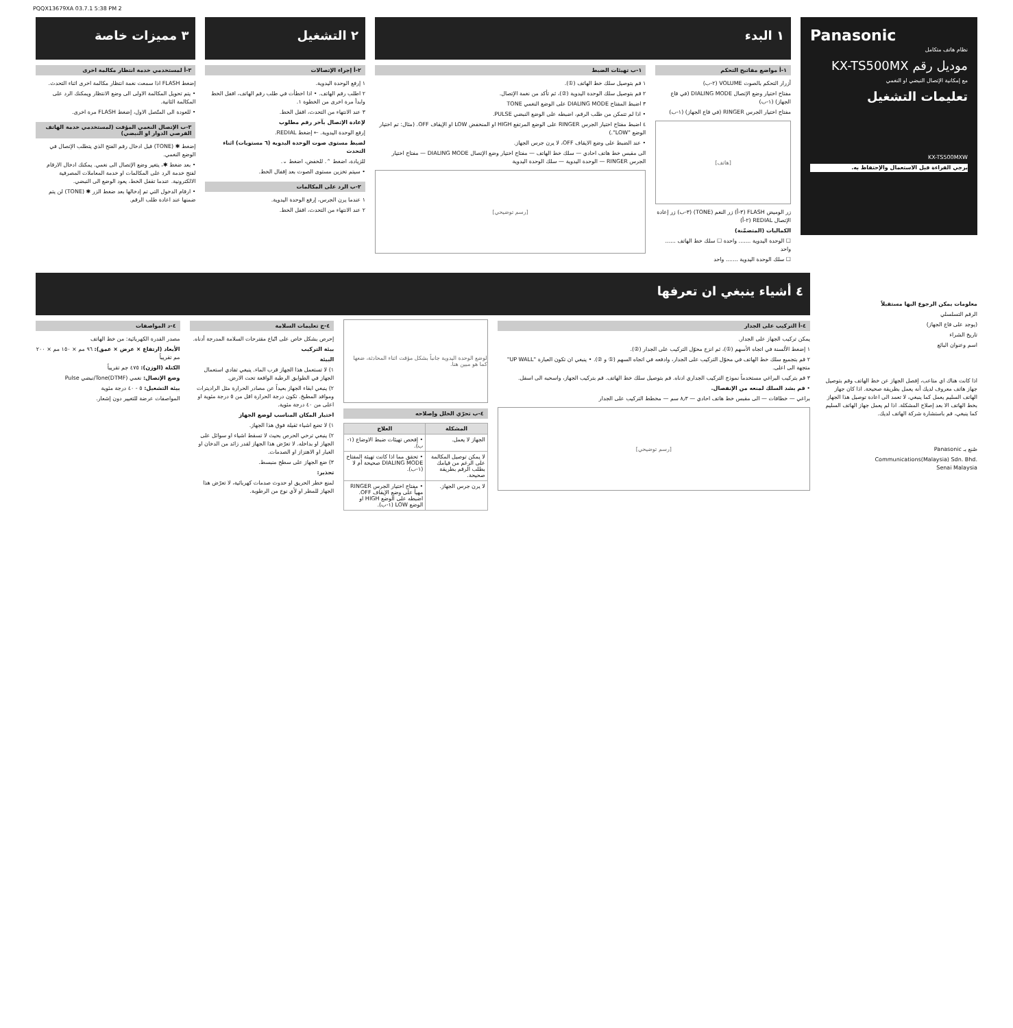PQQX13679XA 03.7.1 5:38 PM 2
Panasonic
نظام هاتف متكامل
موديل رقم KX-TS500MX
مع إمكانية الإتصال النبضي او النغمي
تعليمات التشغيل
KX-TS500MXW
يرجي القراءة قبل الاستعمال والإحتفاظ به.
١ البدء
١-أ مواضع مفاتيح التحكم
أزرار التحكم بالصوت VOLUME (٢-ب)
مفتاح اختيار وضع الإتصال DIALING MODE (في قاع الجهاز) (١-ب)
مفتاح اختيار الجرس RINGER (في قاع الجهاز) (١-ب)
[هاتف]
زر الوميض FLASH (٣-أ) زر النغم (TONE) (٣-ب) زر إعادة الإتصال REDIAL (٢-أ)
الكماليات (المتضمّنة)
☐ الوحدة اليدوية ....... واحدة ☐ سلك خط الهاتف ...... واحد
☐ سلك الوحدة اليدوية ....... واحد
١-ب تهيئات الضبط
١ قم بتوصيل سلك خط الهاتف (①).
٢ قم بتوصيل سلك الوحدة اليدوية (②)، ثم تأكد من نغمة الإتصال.
٣ اضبط المفتاح DIALING MODE على الوضع النغمي TONE
• اذا لم تتمكن من طلب الرقم، اضبطه على الوضع النبضي PULSE.
٤ اضبط مفتاح اختيار الجرس RINGER على الوضع المرتفع HIGH او المنخفض LOW او الإيقاف OFF. (مثال: تم اختيار الوضع "LOW".)
• عند الضبط على وضع الايقاف OFF، لا يرن جرس الجهاز.
الى مقبس خط هاتف احادي — سلك خط الهاتف — مفتاح اختيار وضع الإتصال DIALING MODE — مفتاح اختيار الجرس RINGER — الوحدة اليدوية — سلك الوحدة اليدوية
[رسم توضيحي]
٢ التشغيل
٢-أ إجراء الإتصالات
١ إرفع الوحدة اليدوية.
٢ اطلب رقم الهاتف. • اذا اخطأت في طلب رقم الهاتف، اقفل الخط وابدأ مرة اخرى من الخطوة ١.
٣ عند الانتهاء من التحدث، اقفل الخط.
لإعادة الإتصال بآخر رقم مطلوب
إرفع الوحدة اليدوية. ← إضغط REDIAL.
لضبط مستوى صوت الوحدة اليدوية (٦ مستويات) اثناء التحدث
للزيادة، اضغط ⌃. للخفض، اضغط ⌄.
• سيتم تخزين مستوى الصوت بعد إقفال الخط.
٢-ب الرد على المكالمات
١ عندما يرن الجرس، إرفع الوحدة اليدوية.
٢ عند الانتهاء من التحدث، اقفل الخط.
٣ مميزات خاصة
٣-أ لمستخدمي خدمة انتظار مكالمة اخرى
إضغط FLASH اذا سمعت نغمة انتظار مكالمة اخرى اثناء التحدث.
• يتم تحويل المكالمة الاولى الى وضع الانتظار ويمكنك الرد على المكالمة الثانية.
• للعودة الى المتّصل الاول، إضغط FLASH مرة اخرى.
٣-ب الإتصال النغمي المؤقت (لمستخدمي خدمة الهاتف القرصي الدوار او النبضي)
إضغط ✱ (TONE) قبل ادخال رقم الفتح الذي يتطلب الإتصال في الوضع النغمي.
• بعد ضغط ✱، يتغير وضع الإتصال الى نغمي. يمكنك ادخال الارقام لفتح خدمة الرد على المكالمات او خدمة المعاملات المصرفية الالكترونية. عندما تقفل الخط، يعود الوضع الى النبضي.
• ارقام الدخول التي تم إدخالها بعد ضغط الزر ✱ (TONE) لن يتم ضمنها عند اعادة طلب الرقم.
معلومات يمكن الرجوع اليها مستقبلاً
الرقم التسلسلي
(يوجد على قاع الجهاز)
تاريخ الشراء
اسم وعنوان البائع
اذا كانت هناك اي متاعب، إفصل الجهاز عن خط الهاتف وقم بتوصيل جهاز هاتف معروف لديك أنه يعمل بطريقة صحيحة. اذا كان جهاز الهاتف السليم يعمل كما ينبغي، لا تعمد الى اعادة توصيل هذا الجهاز بخط الهاتف الا بعد إصلاح المشكلة. اذا لم يعمل جهاز الهاتف السليم كما ينبغي، قم باستشارة شركة الهاتف لديك.
صُنع بـ Panasonic
Communications(Malaysia) Sdn. Bhd.
Senai Malaysia
٤ أشياء ينبغي ان تعرفها
٤-أ التركيب على الجدار
يمكن تركيب الجهاز على الجدار.
١ إضغط الألسنة في اتجاه الأسهم (①)، ثم انزع محوّل التركيب على الجدار (②).
٢ قم بتجميع سلك خط الهاتف في محوّل التركيب على الجدار، وادفعه في اتجاه السهم (① و ②). • ينبغي ان تكون العبارة "UP WALL" متجهة الى اعلى.
٣ قم بتركيب البراغي مستخدماً نموذج التركيب الجداري ادناه. قم بتوصيل سلك خط الهاتف. قم بتركيب الجهاز، واسحبه الى اسفل.
• قم بشد السلك لمنعه من الإنفصال.
براغي — خطافات — الى مقبس خط هاتف احادي — ٨٫٣ سم — مخطط التركيب على الجدار
[رسم توضيحي]
لوضع الوحدة اليدوية جانباً بشكل مؤقت اثناء المحادثة، ضعها كما هو مبين هنا.
٤-ب تحرّي الخلل وإصلاحه
| المشكلة | العلاج |
| --- | --- |
| الجهاز لا يعمل. | • إفحص تهيئات ضبط الاوضاع (١-ب). |
| لا يمكن توصيل المكالمة على الرغم من قيامك بطلب الرقم بطريقة صحيحة. | • تحقق مما اذا كانت تهيئة المفتاح DIALING MODE صحيحة أم لا (١-ب). |
| لا يرن جرس الجهاز. | • مفتاح اختيار الجرس RINGER مهيأ على وضع الإيقاف OFF. اضبطه على الوضع HIGH او الوضع LOW (١-ب). |
٤-ج تعليمات السلامة
إحرص بشكل خاص على اتّباع مقترحات السلامة المدرجة أدناه.
بيئة التركيب
البيئة
١) لا تستعمل هذا الجهاز قرب الماء. ينبغي تفادي استعمال الجهاز في الطوابق الرطبة الواقعة تحت الارض.
٢) ينبغي ابقاء الجهاز بعيداً عن مصادر الحرارة مثل الراديترات ومواقد المطبخ. تكون درجة الحرارة اقل من ٥ درجة مئوية او اعلى من ٤٠ درجة مئوية.
اختيار المكان المناسب لوضع الجهاز
١) لا تضع اشياء ثقيلة فوق هذا الجهاز.
٢) ينبغي ترخي الحرص بحيث لا تسقط اشياء او سوائل على الجهاز او بداخله. لا تعرّض هذا الجهاز لقدر زائد من الدخان او الغبار او الاهتزاز او الصدمات.
٣) ضع الجهاز على سطح منبسط.
تحذير:
لمنع خطر الحريق او حدوث صدمات كهربائية، لا تعرّض هذا الجهاز للمطر او لأي نوع من الرطوبة.
٤-د المواصفات
مصدر القدرة الكهربائية: من خط الهاتف
الأبعاد (ارتفاع × عرض × عمق): ٩٦ مم × ١٥٠ مم × ٢٠٠ مم تقريباً
الكتلة (الوزن): ٤٧٥ جم تقريباً
وضع الإتصال: نغمي Tone(DTMF)/نبضي Pulse
بيئة التشغيل: ٥ - ٤٠ درجة مئوية
المواصفات عرضة للتغيير دون إشعار.